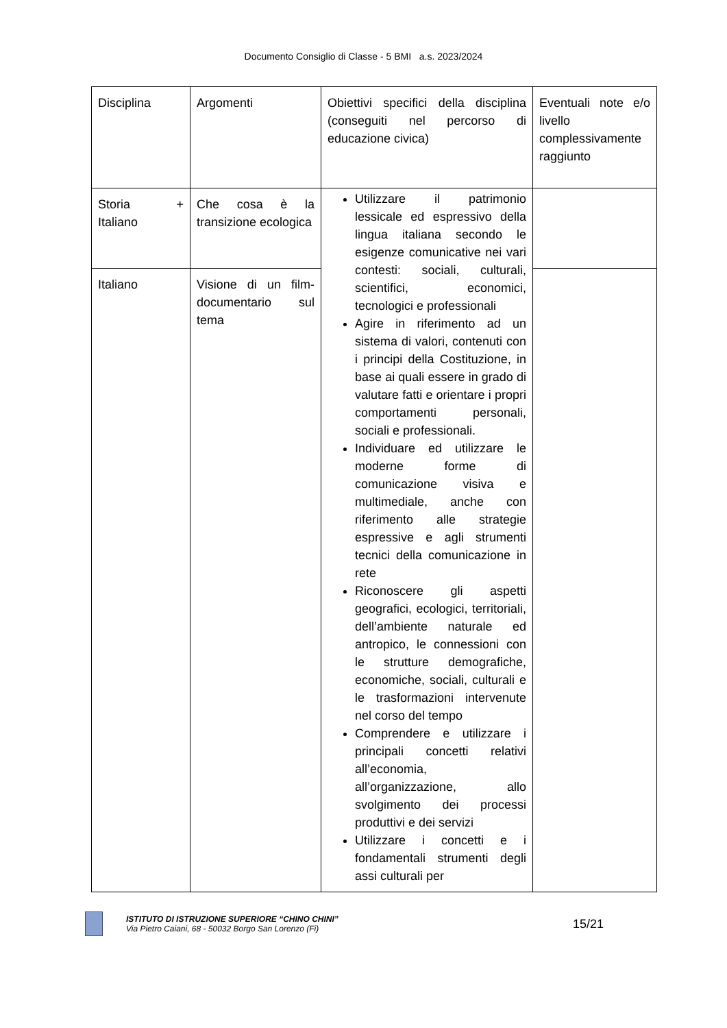Documento Consiglio di Classe - 5 BMI a.s. 2023/2024
| Disciplina | Argomenti | Obiettivi specifici della disciplina (conseguiti nel percorso di educazione civica) | Eventuali note e/o livello complessivamente raggiunto |
| Storia + Italiano | Che cosa è la transizione ecologica | Utilizzare il patrimonio lessicale ed espressivo della lingua italiana secondo le esigenze comunicative nei vari contesti: sociali, culturali, scientifici, economici, tecnologici e professionali Agire in riferimento ad un sistema di valori, contenuti con i principi della Costituzione, in base ai quali essere in grado di valutare fatti e orientare i propri comportamenti personali, sociali e professionali. Individuare ed utilizzare le moderne forme di comunicazione visiva e multimediale, anche con riferimento alle strategie espressive e agli strumenti tecnici della comunicazione in rete Riconoscere gli aspetti geografici, ecologici, territoriali, dell’ambiente naturale ed antropico, le connessioni con le strutture demografiche, economiche, sociali, culturali e le trasformazioni intervenute nel corso del tempo Comprendere e utilizzare i principali concetti relativi all’economia, all’organizzazione, allo svolgimento dei processi produttivi e dei servizi Utilizzare i concetti e i fondamentali strumenti degli assi culturali per | |
| Italiano | Visione di un film-documentario sul tema | | |
ISTITUTO DI ISTRUZIONE SUPERIORE “CHINO CHINI”
Via Pietro Caiani, 68 - 50032 Borgo San Lorenzo (Fi)
15/21